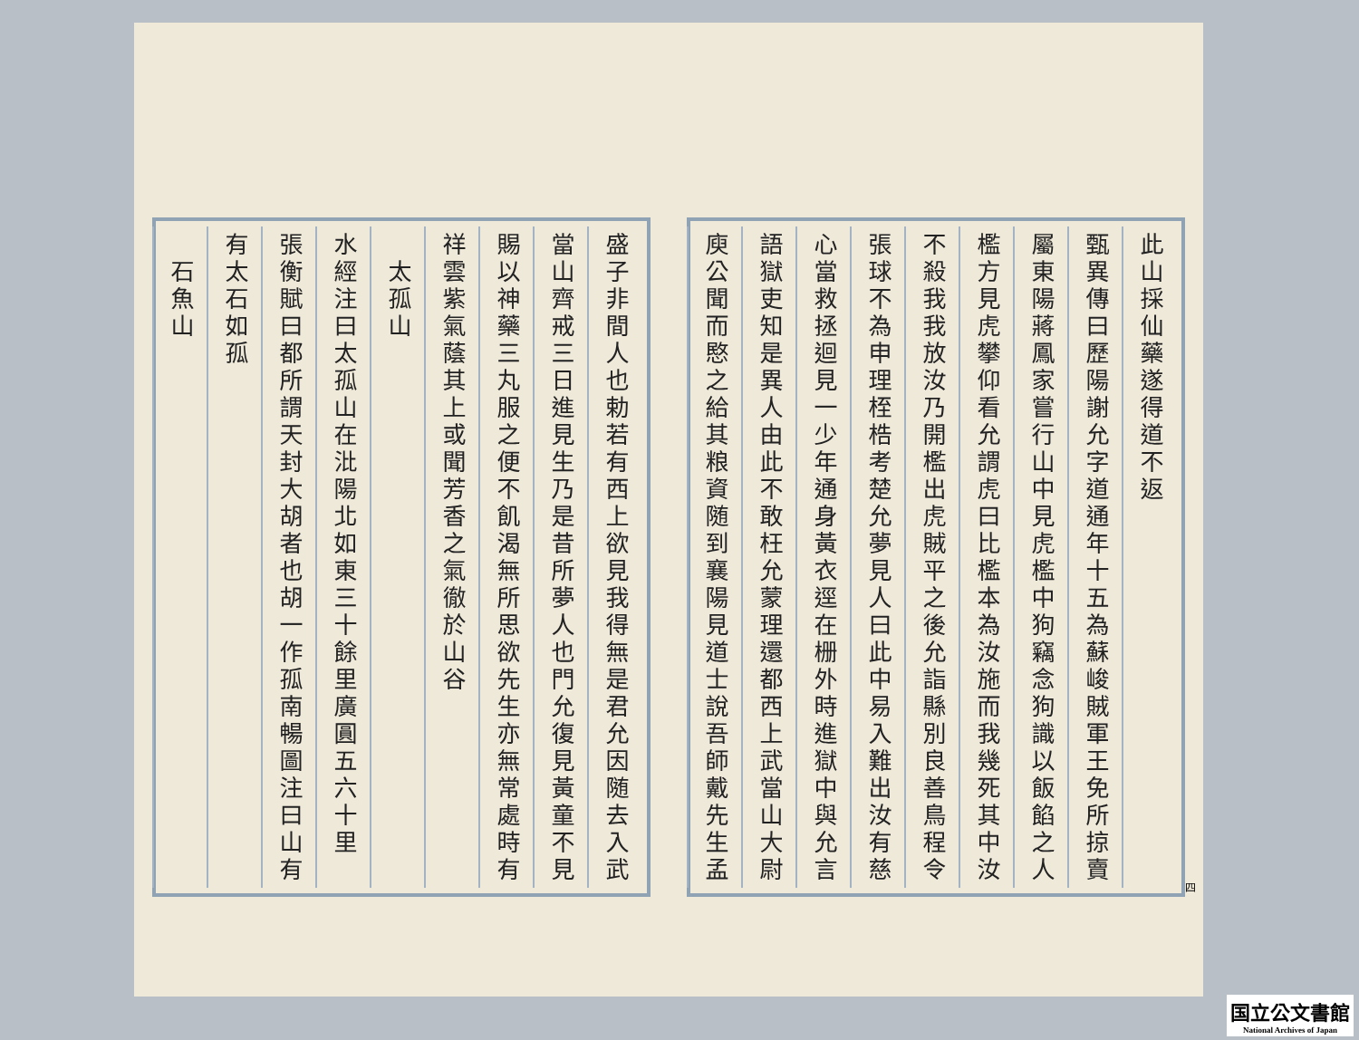此山採仙藥遂得道不返
甄異傳曰歷陽謝允字道通年十五為蘇峻賊軍王免所掠賣
屬東陽蔣鳳家嘗行山中見虎檻中狗竊念狗識以飯餡之人
檻方見虎攀仰看允謂虎曰比檻本為汝施而我幾死其中汝
不殺我我放汝乃開檻出虎賊平之後允詣縣別良善鳥程令
張球不為申理桎梏考楚允夢見人曰此中易入難出汝有慈
心當救拯迴見一少年通身黃衣逕在栅外時進獄中與允言
語獄吏知是異人由此不敢枉允蒙理還都西上武當山大尉
庾公聞而愍之給其粮資随到襄陽見道士說吾師戴先生孟
四
盛子非間人也勅若有西上欲見我得無是君允因随去入武
當山齊戒三日進見生乃是昔所夢人也門允復見黃童不見
賜以神藥三丸服之便不飢渴無所思欲先生亦無常處時有
祥雲紫氣蔭其上或聞芳香之氣徹於山谷
　太孤山
水經注曰太孤山在沘陽北如東三十餘里廣圓五六十里
張衡賦曰都所謂天封大胡者也胡一作孤南暢圖注曰山有
有太石如孤
　石魚山
国立公文書館
National Archives of Japan